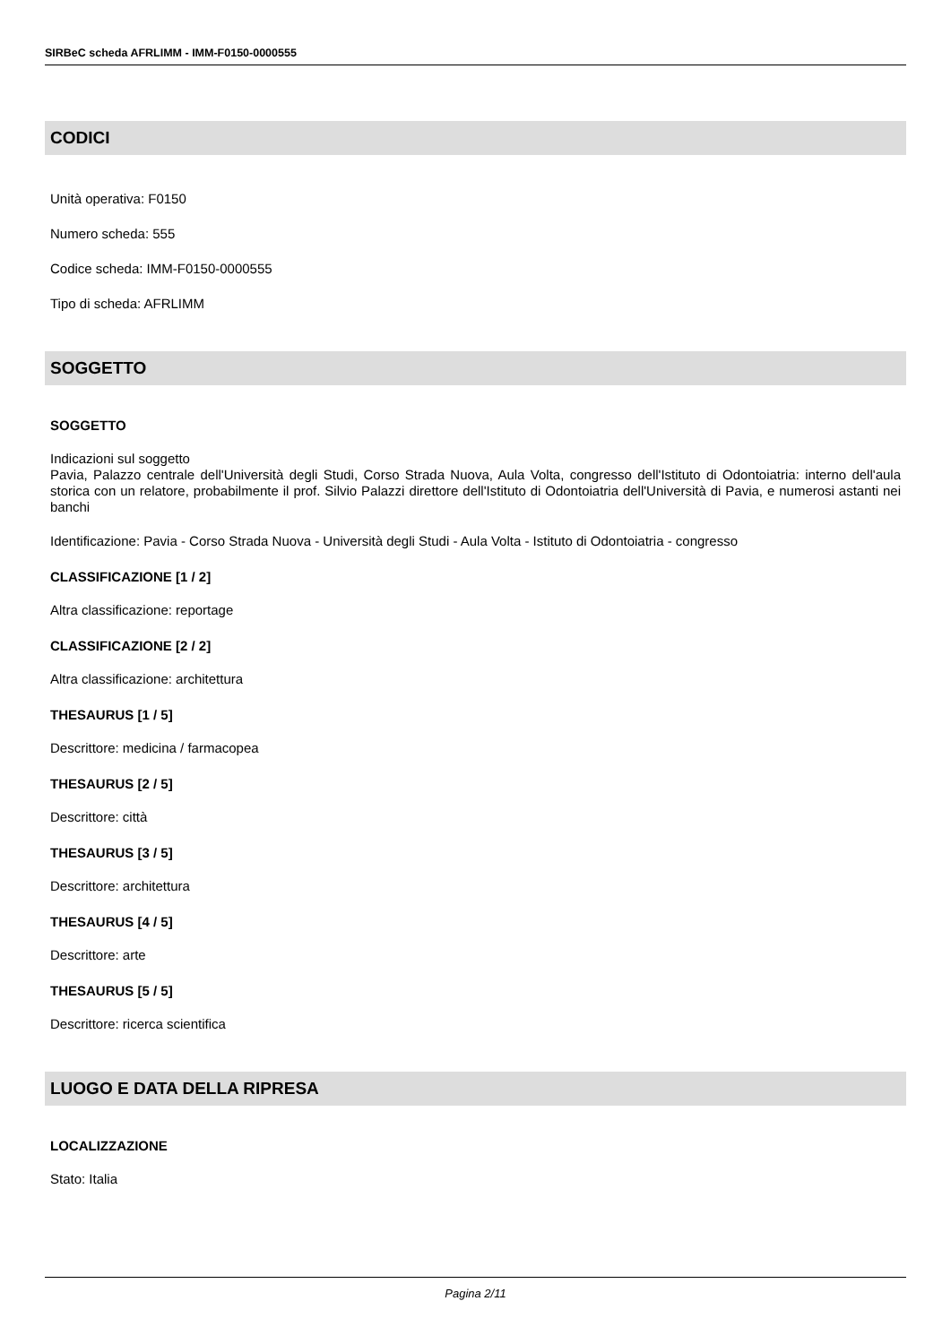SIRBeC scheda AFRLIMM - IMM-F0150-0000555
CODICI
Unità operativa: F0150
Numero scheda: 555
Codice scheda: IMM-F0150-0000555
Tipo di scheda: AFRLIMM
SOGGETTO
SOGGETTO
Indicazioni sul soggetto
Pavia, Palazzo centrale dell'Università degli Studi, Corso Strada Nuova, Aula Volta, congresso dell'Istituto di Odontoiatria: interno dell'aula storica con un relatore, probabilmente il prof. Silvio Palazzi direttore dell'Istituto di Odontoiatria dell'Università di Pavia, e numerosi astanti nei banchi
Identificazione: Pavia - Corso Strada Nuova - Università degli Studi - Aula Volta - Istituto di Odontoiatria - congresso
CLASSIFICAZIONE [1 / 2]
Altra classificazione: reportage
CLASSIFICAZIONE [2 / 2]
Altra classificazione: architettura
THESAURUS [1 / 5]
Descrittore: medicina / farmacopea
THESAURUS [2 / 5]
Descrittore: città
THESAURUS [3 / 5]
Descrittore: architettura
THESAURUS [4 / 5]
Descrittore: arte
THESAURUS [5 / 5]
Descrittore: ricerca scientifica
LUOGO E DATA DELLA RIPRESA
LOCALIZZAZIONE
Stato: Italia
Pagina 2/11